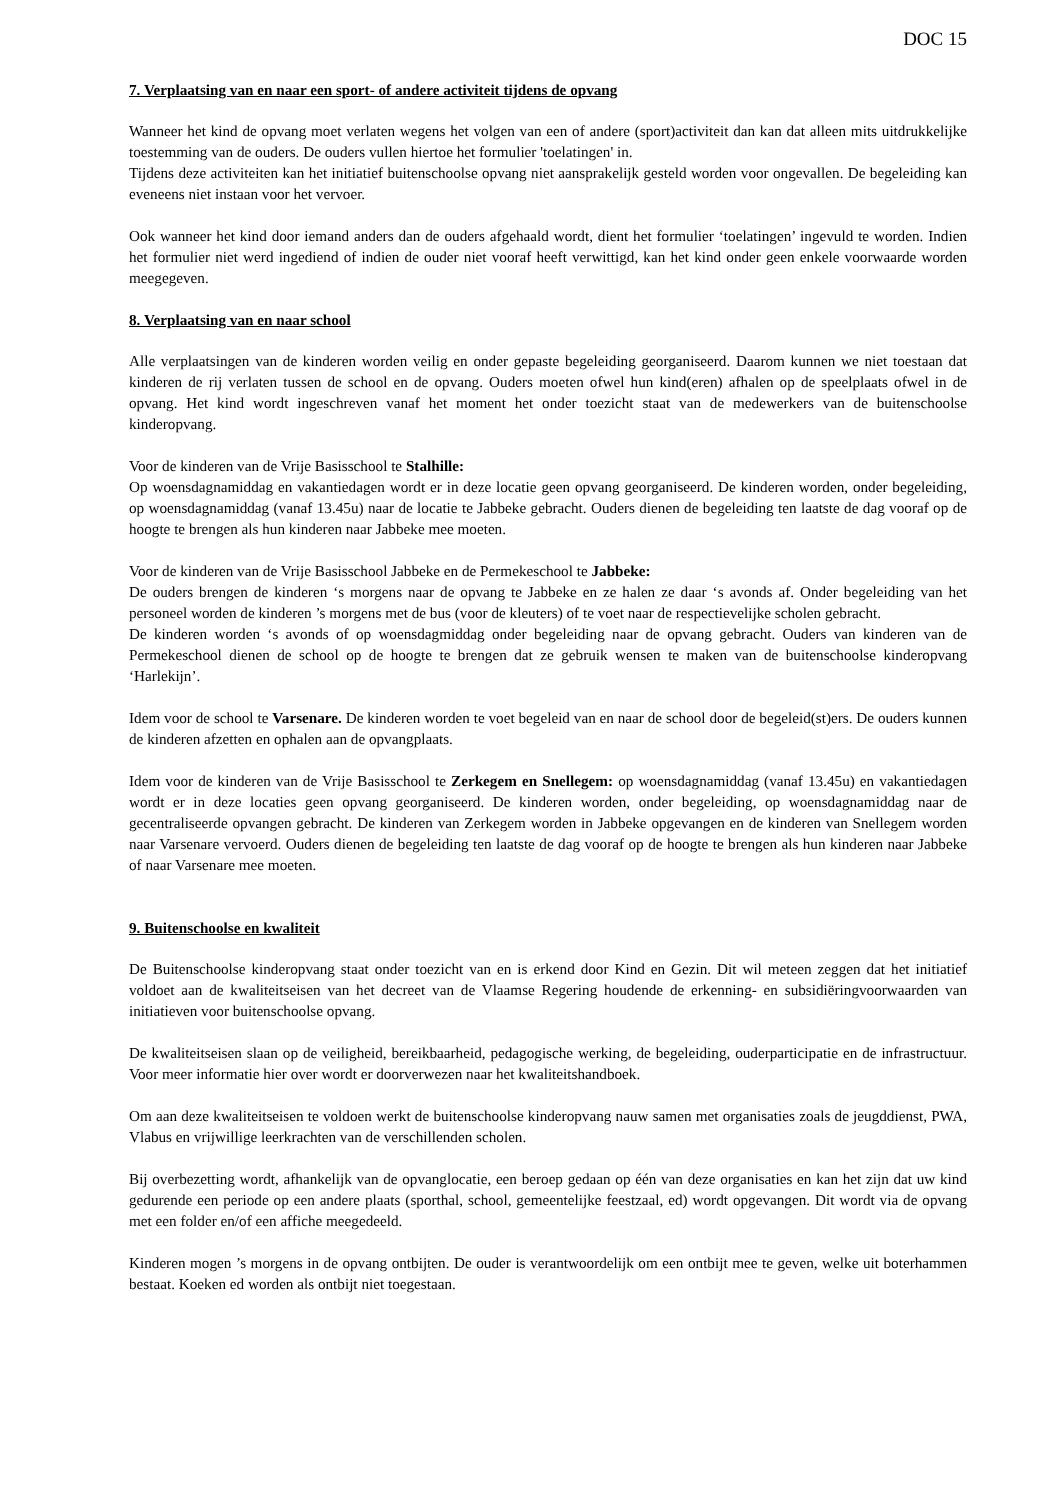DOC 15
7. Verplaatsing van en naar een sport- of andere activiteit tijdens de opvang
Wanneer het kind de opvang moet verlaten wegens het volgen van een of andere (sport)activiteit dan kan dat alleen mits uitdrukkelijke toestemming van de ouders. De ouders vullen hiertoe het formulier 'toelatingen' in.
Tijdens deze activiteiten kan het initiatief buitenschoolse opvang niet aansprakelijk gesteld worden voor ongevallen. De begeleiding kan eveneens niet instaan voor het vervoer.
Ook wanneer het kind door iemand anders dan de ouders afgehaald wordt, dient het formulier ‘toelatingen’ ingevuld te worden. Indien het formulier niet werd ingediend of indien de ouder niet vooraf heeft verwittigd, kan het kind onder geen enkele voorwaarde worden meegegeven.
8. Verplaatsing van en naar school
Alle verplaatsingen van de kinderen worden veilig en onder gepaste begeleiding georganiseerd. Daarom kunnen we niet toestaan dat kinderen de rij verlaten tussen de school en de opvang. Ouders moeten ofwel hun kind(eren) afhalen op de speelplaats ofwel in de opvang. Het kind wordt ingeschreven vanaf het moment het onder toezicht staat van de medewerkers van de buitenschoolse kinderopvang.
Voor de kinderen van de Vrije Basisschool te Stalhille:
Op woensdagnamiddag en vakantiedagen wordt er in deze locatie geen opvang georganiseerd. De kinderen worden, onder begeleiding, op woensdagnamiddag (vanaf 13.45u) naar de locatie te Jabbeke gebracht. Ouders dienen de begeleiding ten laatste de dag vooraf op de hoogte te brengen als hun kinderen naar Jabbeke mee moeten.
Voor de kinderen van de Vrije Basisschool Jabbeke en de Permekeschool te Jabbeke:
De ouders brengen de kinderen ‘s morgens naar de opvang te Jabbeke en ze halen ze daar ‘s avonds af. Onder begeleiding van het personeel worden de kinderen ’s morgens met de bus (voor de kleuters) of te voet naar de respectievelijke scholen gebracht.
De kinderen worden ‘s avonds of op woensdagmiddag onder begeleiding naar de opvang gebracht. Ouders van kinderen van de Permekeschool dienen de school op de hoogte te brengen dat ze gebruik wensen te maken van de buitenschoolse kinderopvang ‘Harlekijn’.
Idem voor de school te Varsenare. De kinderen worden te voet begeleid van en naar de school door de begeleid(st)ers. De ouders kunnen de kinderen afzetten en ophalen aan de opvangplaats.
Idem voor de kinderen van de Vrije Basisschool te Zerkegem en Snellegem: op woensdagnamiddag (vanaf 13.45u) en vakantiedagen wordt er in deze locaties geen opvang georganiseerd. De kinderen worden, onder begeleiding, op woensdagnamiddag naar de gecentraliseerde opvangen gebracht. De kinderen van Zerkegem worden in Jabbeke opgevangen en de kinderen van Snellegem worden naar Varsenare vervoerd. Ouders dienen de begeleiding ten laatste de dag vooraf op de hoogte te brengen als hun kinderen naar Jabbeke of naar Varsenare mee moeten.
9. Buitenschoolse en kwaliteit
De Buitenschoolse kinderopvang staat onder toezicht van en is erkend door Kind en Gezin. Dit wil meteen zeggen dat het initiatief voldoet aan de kwaliteitseisen van het decreet van de Vlaamse Regering houdende de erkenning- en subsidiëringvoorwaarden van initiatieven voor buitenschoolse opvang.
De kwaliteitseisen slaan op de veiligheid, bereikbaarheid, pedagogische werking, de begeleiding, ouderparticipatie en de infrastructuur. Voor meer informatie hier over wordt er doorverwezen naar het kwaliteitshandboek.
Om aan deze kwaliteitseisen te voldoen werkt de buitenschoolse kinderopvang nauw samen met organisaties zoals de jeugddienst, PWA, Vlabus en vrijwillige leerkrachten van de verschillenden scholen.
Bij overbezetting wordt, afhankelijk van de opvanglocatie, een beroep gedaan op één van deze organisaties en kan het zijn dat uw kind gedurende een periode op een andere plaats (sporthal, school, gemeentelijke feestzaal, ed) wordt opgevangen. Dit wordt via de opvang met een folder en/of een affiche meegedeeld.
Kinderen mogen ’s morgens in de opvang ontbijten. De ouder is verantwoordelijk om een ontbijt mee te geven, welke uit boterhammen bestaat. Koeken ed worden als ontbijt niet toegestaan.